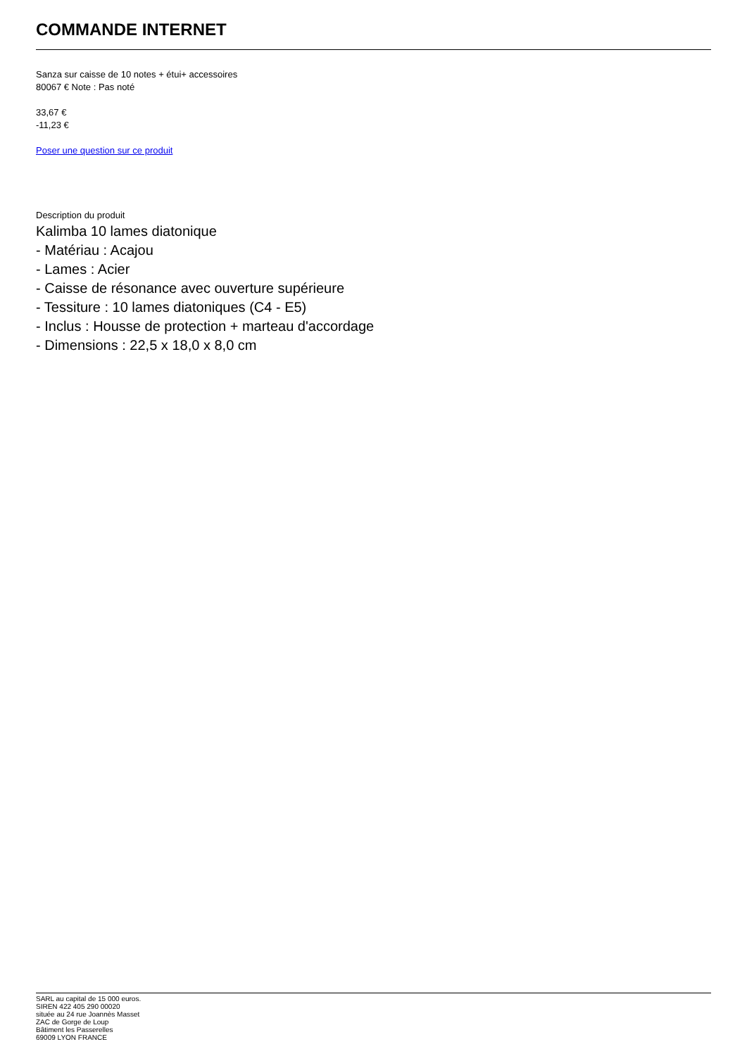COMMANDE INTERNET
Sanza sur caisse de 10 notes + étui+ accessoires
80067 € Note : Pas noté
33,67 €
-11,23 €
Poser une question sur ce produit
Description du produit
Kalimba 10 lames diatonique
- Matériau : Acajou
- Lames : Acier
- Caisse de résonance avec ouverture supérieure
- Tessiture : 10 lames diatoniques (C4 - E5)
- Inclus : Housse de protection + marteau d'accordage
- Dimensions : 22,5 x 18,0 x 8,0 cm
SARL au capital de 15 000 euros.
SIREN 422 405 290 00020
située au 24 rue Joannès Masset
ZAC de Gorge de Loup
Bâtiment les Passerelles
69009 LYON FRANCE